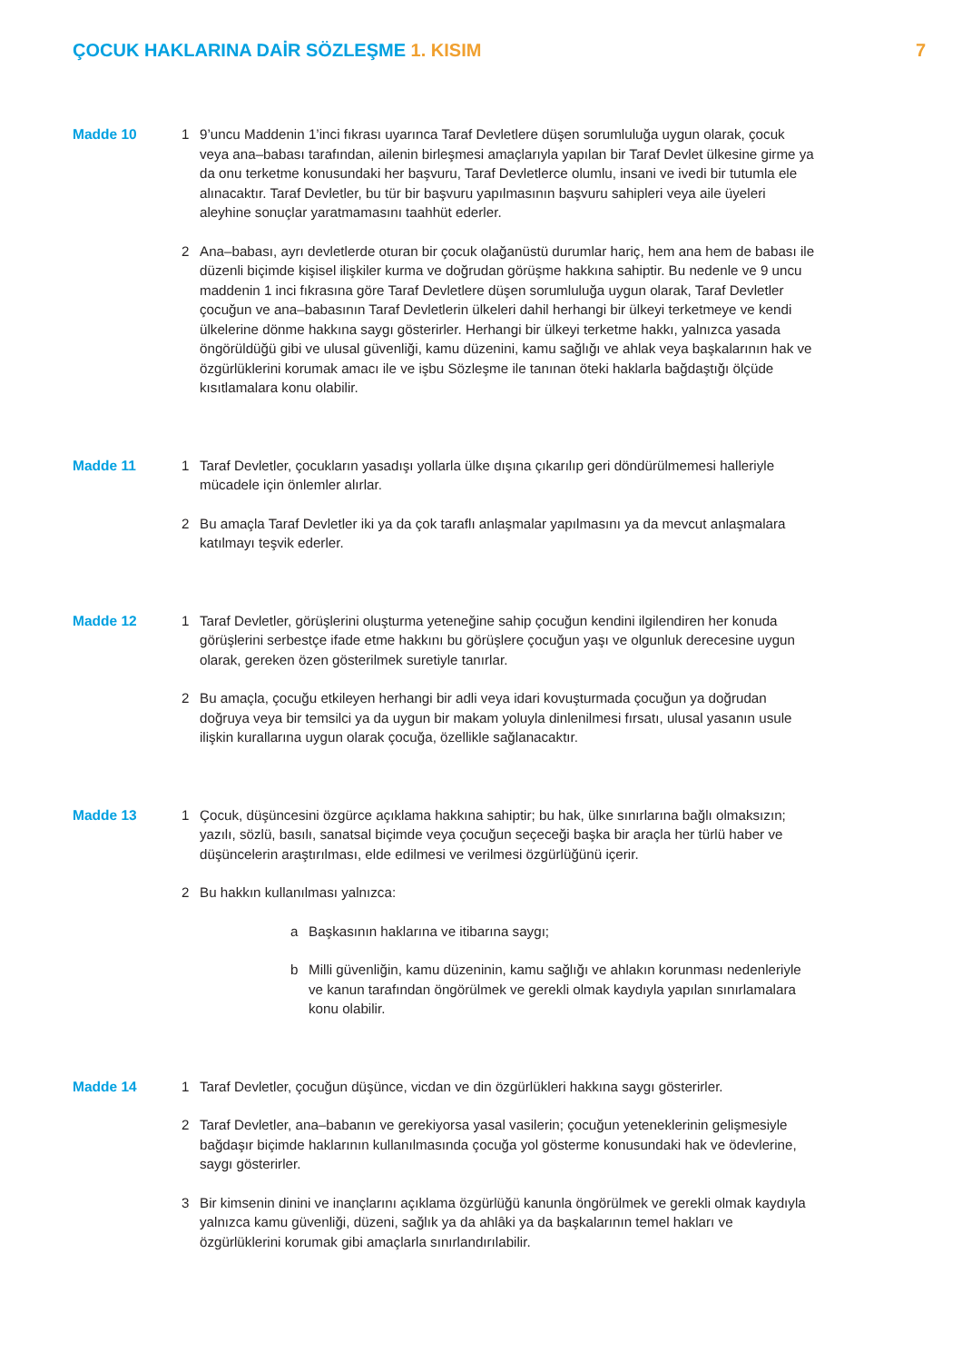ÇOCUK HAKLARINA DAİR SÖZLEŞME 1. KISIM
7
Madde 10 1 9’uncu Maddenin 1’inci fıkrası uyarınca Taraf Devletlere düşen sorumluluğa uygun olarak, çocuk veya ana–babası tarafından, ailenin birleşmesi amaçlarıyla yapılan bir Taraf Devlet ülkesine girme ya da onu terketme konusundaki her başvuru, Taraf Devletlerce olumlu, insani ve ivedi bir tutumla ele alınacaktır. Taraf Devletler, bu tür bir başvuru yapılmasının başvuru sahipleri veya aile üyeleri aleyhine sonuçlar yaratmamasını taahhüt ederler.
2 Ana–babası, ayrı devletlerde oturan bir çocuk olağanüstü durumlar hariç, hem ana hem de babası ile düzenli biçimde kişisel ilişkiler kurma ve doğrudan görüşme hakkına sahiptir. Bu nedenle ve 9 uncu maddenin 1 inci fıkrasına göre Taraf Devletlere düşen sorumluluğa uygun olarak, Taraf Devletler çocuğun ve ana–babasının Taraf Devletlerin ülkeleri dahil herhangi bir ülkeyi terketmeye ve kendi ülkelerine dönme hakkına saygı gösterirler. Herhangi bir ülkeyi terketme hakkı, yalnızca yasada öngörüldüğü gibi ve ulusal güvenliği, kamu düzenini, kamu sağlığı ve ahlak veya başkalarının hak ve özgürlüklerini korumak amacı ile ve işbu Sözleşme ile tanınan öteki haklarla bağdaştığı ölçüde kısıtlamalara konu olabilir.
Madde 11 1 Taraf Devletler, çocukların yasadışı yollarla ülke dışına çıkarılıp geri döndürülmemesi halleriyle mücadele için önlemler alırlar.
2 Bu amaçla Taraf Devletler iki ya da çok taraflı anlaşmalar yapılmasını ya da mevcut anlaşmalara katılmayı teşvik ederler.
Madde 12 1 Taraf Devletler, görüşlerini oluşturma yeteneğine sahip çocuğun kendini ilgilendiren her konuda görüşlerini serbestçe ifade etme hakkını bu görüşlere çocuğun yaşı ve olgunluk derecesine uygun olarak, gereken özen gösterilmek suretiyle tanırlar.
2 Bu amaçla, çocuğu etkileyen herhangi bir adli veya idari kovuşturmada çocuğun ya doğrudan doğruya veya bir temsilci ya da uygun bir makam yoluyla dinlenilmesi fırsatı, ulusal yasanın usule ilişkin kurallarına uygun olarak çocuğa, özellikle sağlanacaktır.
Madde 13 1 Çocuk, düşüncesini özgürce açıklama hakkına sahiptir; bu hak, ülke sınırlarına bağlı olmaksızın; yazılı, sözlü, basılı, sanatsal biçimde veya çocuğun seçeceği başka bir araçla her türlü haber ve düşüncelerin araştırılması, elde edilmesi ve verilmesi özgürlüğünü içerir.
2 Bu hakkın kullanılması yalnızca:
a Başkasının haklarına ve itibarına saygı;
b Milli güvenliğin, kamu düzeninin, kamu sağlığı ve ahlakın korunması nedenleriyle ve kanun tarafından öngörülmek ve gerekli olmak kaydıyla yapılan sınırlamalara konu olabilir.
Madde 14 1 Taraf Devletler, çocuğun düşünce, vicdan ve din özgürlükleri hakkına saygı gösterirler.
2 Taraf Devletler, ana–babanın ve gerekiyorsa yasal vasilerin; çocuğun yeteneklerinin gelişmesiyle bağdaşır biçimde haklarının kullanılmasında çocuğa yol gösterme konusundaki hak ve ödevlerine, saygı gösterirler.
3 Bir kimsenin dinini ve inançlarını açıklama özgürlüğü kanunla öngörülmek ve gerekli olmak kaydıyla yalnızca kamu güvenliği, düzeni, sağlık ya da ahlâki ya da başkalarının temel hakları ve özgürlüklerini korumak gibi amaçlarla sınırlandırılabilir.